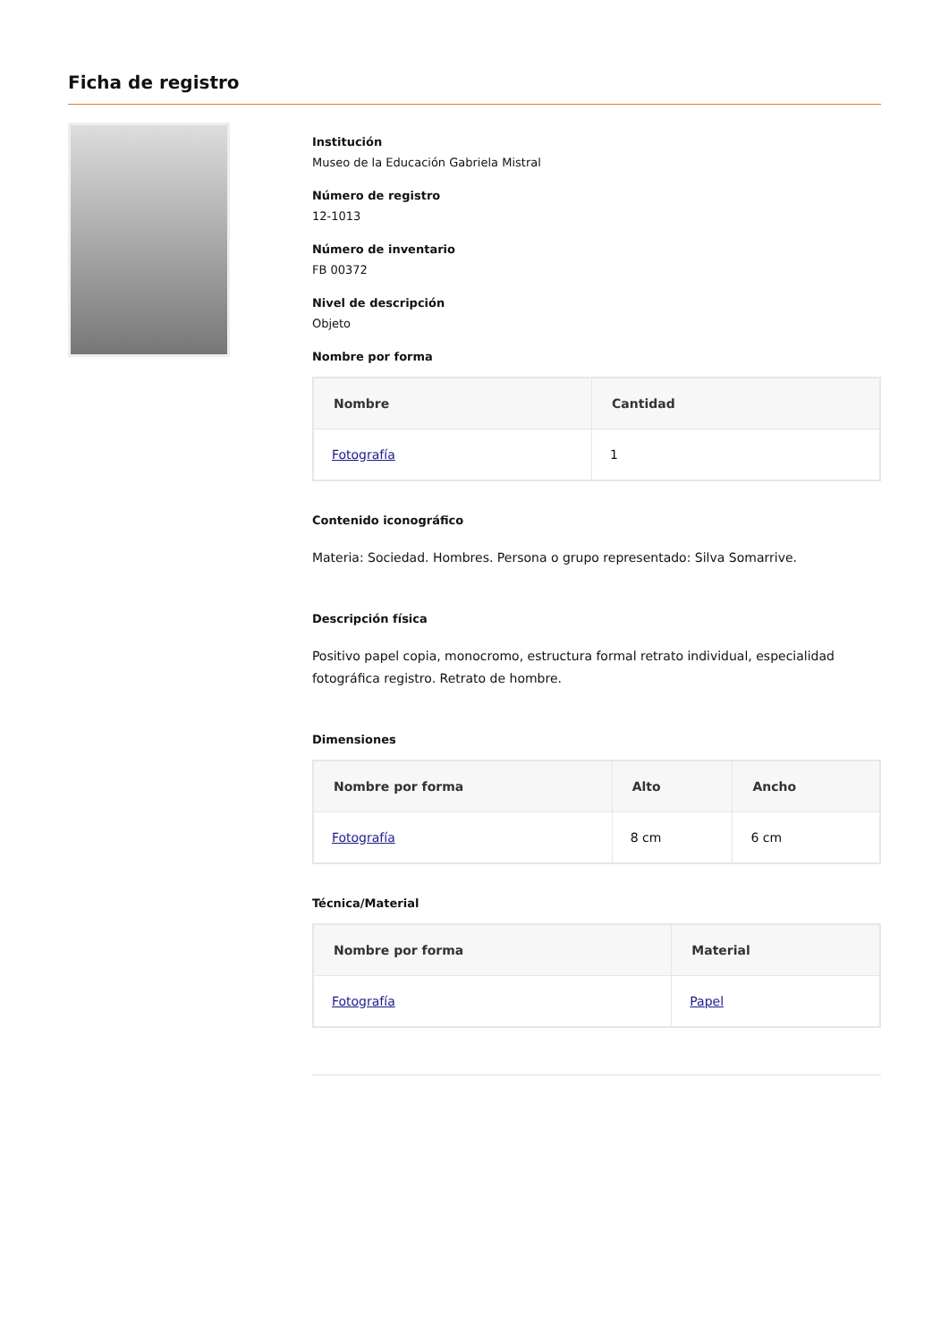Ficha de registro
Institución
Museo de la Educación Gabriela Mistral
Número de registro
12-1013
Número de inventario
FB 00372
Nivel de descripción
Objeto
Nombre por forma
| Nombre | Cantidad |
| --- | --- |
| Fotografía | 1 |
Contenido iconográfico
Materia: Sociedad. Hombres. Persona o grupo representado: Silva Somarrive.
Descripción física
Positivo papel copia, monocromo, estructura formal retrato individual, especialidad fotográfica registro. Retrato de hombre.
Dimensiones
| Nombre por forma | Alto | Ancho |
| --- | --- | --- |
| Fotografía | 8 cm | 6 cm |
Técnica/Material
| Nombre por forma | Material |
| --- | --- |
| Fotografía | Papel |